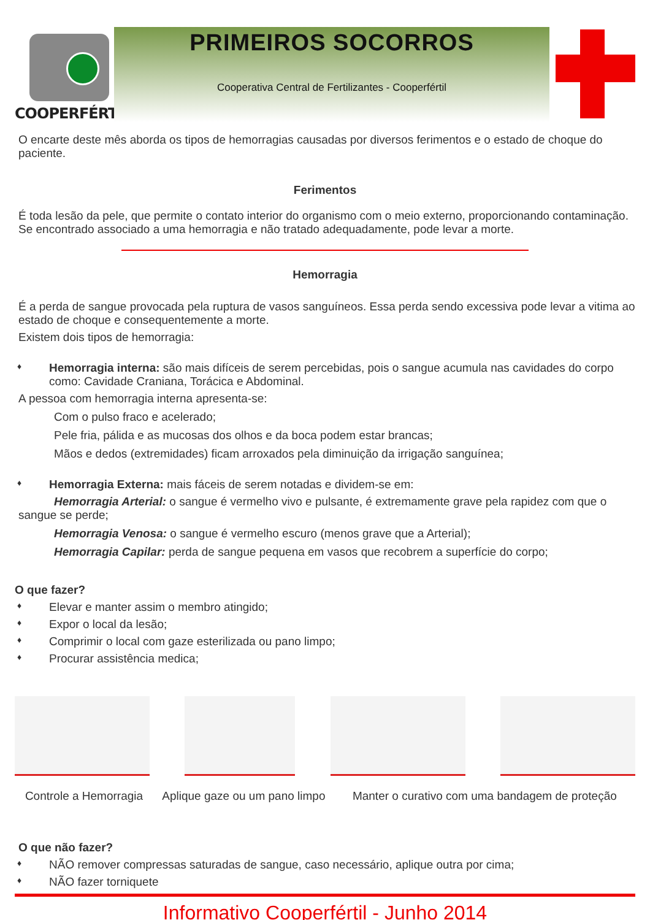COOPERFÉRTIL
PRIMEIROS SOCORROS
Cooperativa Central de Fertilizantes - Cooperfértil
O encarte deste mês aborda os tipos de hemorragias causadas por diversos ferimentos e o estado de choque do paciente.
Ferimentos
É toda lesão da pele, que permite o contato interior do organismo com o meio externo, proporcionando contaminação. Se encontrado associado a uma hemorragia e não tratado adequadamente, pode levar a morte.
Hemorragia
É a perda de sangue provocada pela ruptura de vasos sanguíneos. Essa perda sendo excessiva pode levar a vitima ao estado de choque e consequentemente a morte.
Existem dois tipos de hemorragia:
♦
Hemorragia interna: são mais difíceis de serem percebidas, pois o sangue acumula nas cavidades do corpo como: Cavidade Craniana, Torácica e Abdominal.
A pessoa com hemorragia interna apresenta-se:
Com o pulso fraco e acelerado;
Pele fria, pálida e as mucosas dos olhos e da boca podem estar brancas;
Mãos e dedos (extremidades) ficam arroxados pela diminuição da irrigação sanguínea;
♦
Hemorragia Externa: mais fáceis de serem notadas e dividem-se em:
Hemorragia Arterial: o sangue é vermelho vivo e pulsante, é extremamente grave pela rapidez com que o sangue se perde;
Hemorragia Venosa: o sangue é vermelho escuro (menos grave que a Arterial);
Hemorragia Capilar: perda de sangue pequena em vasos que recobrem a superfície do corpo;
O que fazer?
♦
Elevar e manter assim o membro atingido;
♦
Expor o local da lesão;
♦
Comprimir o local com gaze esterilizada ou pano limpo;
♦
Procurar assistência medica;
Controle a Hemorragia
Aplique gaze ou um pano limpo
Manter o curativo com uma bandagem de proteção
O que não fazer?
♦
NÃO remover compressas saturadas de sangue, caso necessário, aplique outra por cima;
♦
NÃO fazer torniquete
Informativo Cooperfértil - Junho 2014